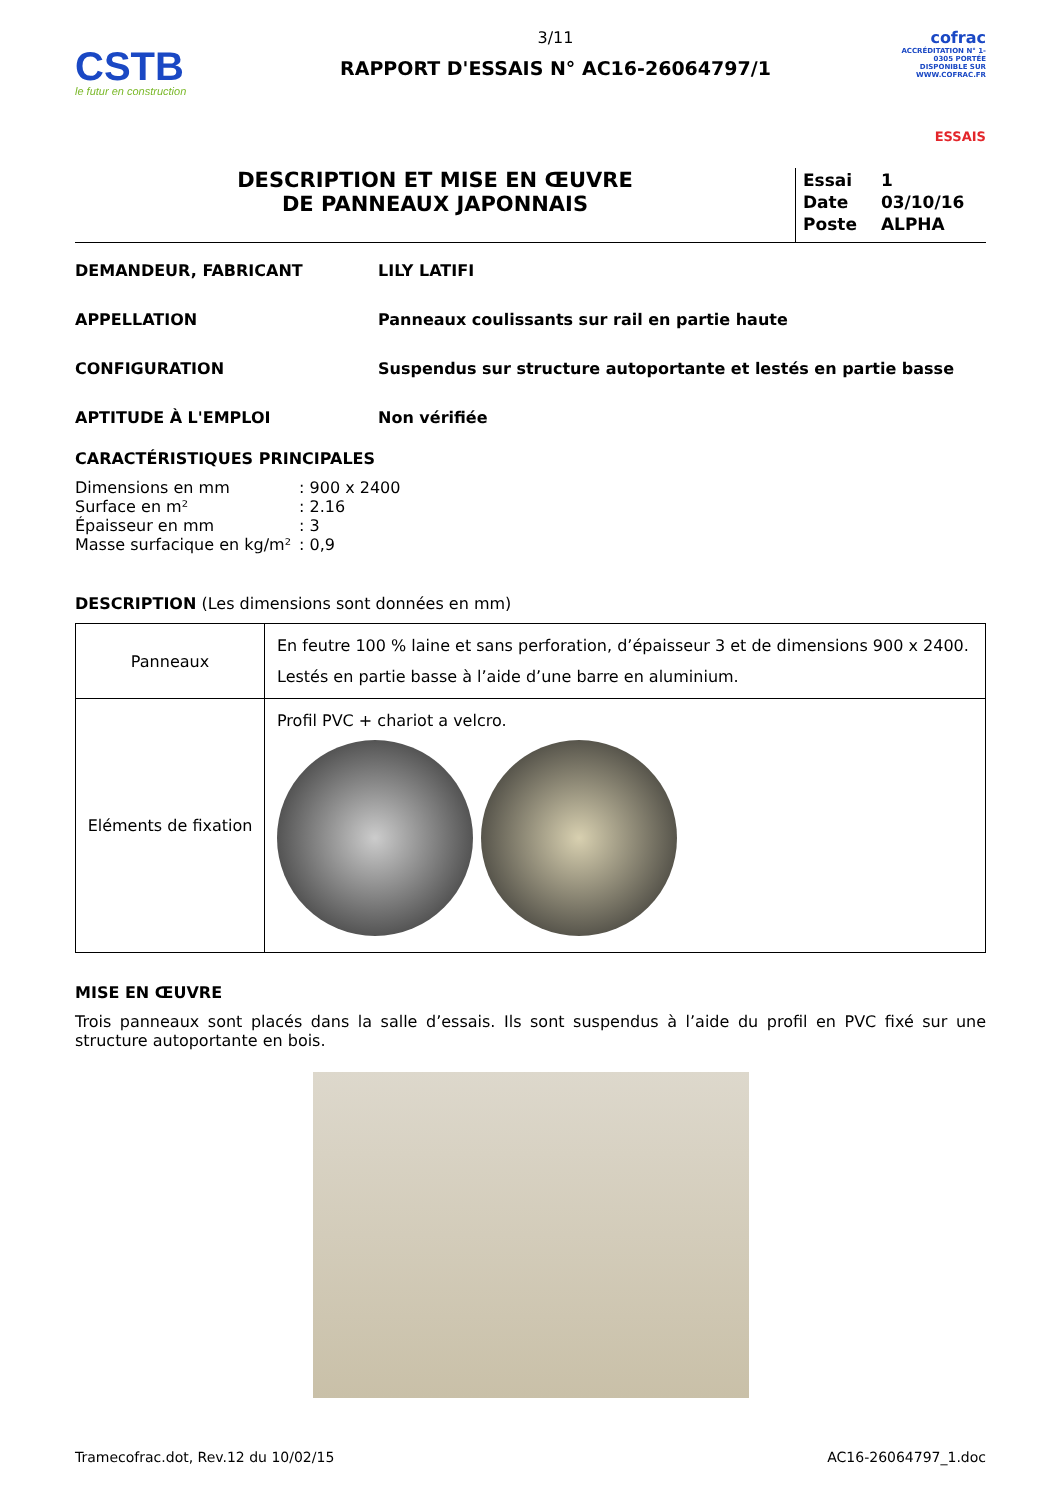CSTB
le futur en construction
3/11
RAPPORT D'ESSAIS N° AC16-26064797/1
cofrac
ACCRÉDITATION N° 1-0305 PORTÉE DISPONIBLE SUR WWW.COFRAC.FR
ESSAIS
DESCRIPTION ET MISE EN ŒUVRE
DE PANNEAUX JAPONNAIS
| Essai | 1 |
| Date | 03/10/16 |
| Poste | ALPHA |
DEMANDEUR, FABRICANT LILY LATIFI
APPELLATION Panneaux coulissants sur rail en partie haute
CONFIGURATION Suspendus sur structure autoportante et lestés en partie basse
APTITUDE À L'EMPLOI Non vérifiée
CARACTÉRISTIQUES PRINCIPALES
| Dimensions en mm | : 900 x 2400 |
| Surface en m² | : 2.16 |
| Épaisseur en mm | : 3 |
| Masse surfacique en kg/m² | : 0,9 |
DESCRIPTION (Les dimensions sont données en mm)
| Panneaux | En feutre 100 % laine et sans perforation, d’épaisseur 3 et de dimensions 900 x 2400. Lestés en partie basse à l’aide d’une barre en aluminium. |
| Eléments de fixation | Profil PVC + chariot a velcro. |
MISE EN ŒUVRE
Trois panneaux sont placés dans la salle d’essais. Ils sont suspendus à l’aide du profil en PVC fixé sur une structure autoportante en bois.
Tramecofrac.dot, Rev.12 du 10/02/15 AC16-26064797_1.doc